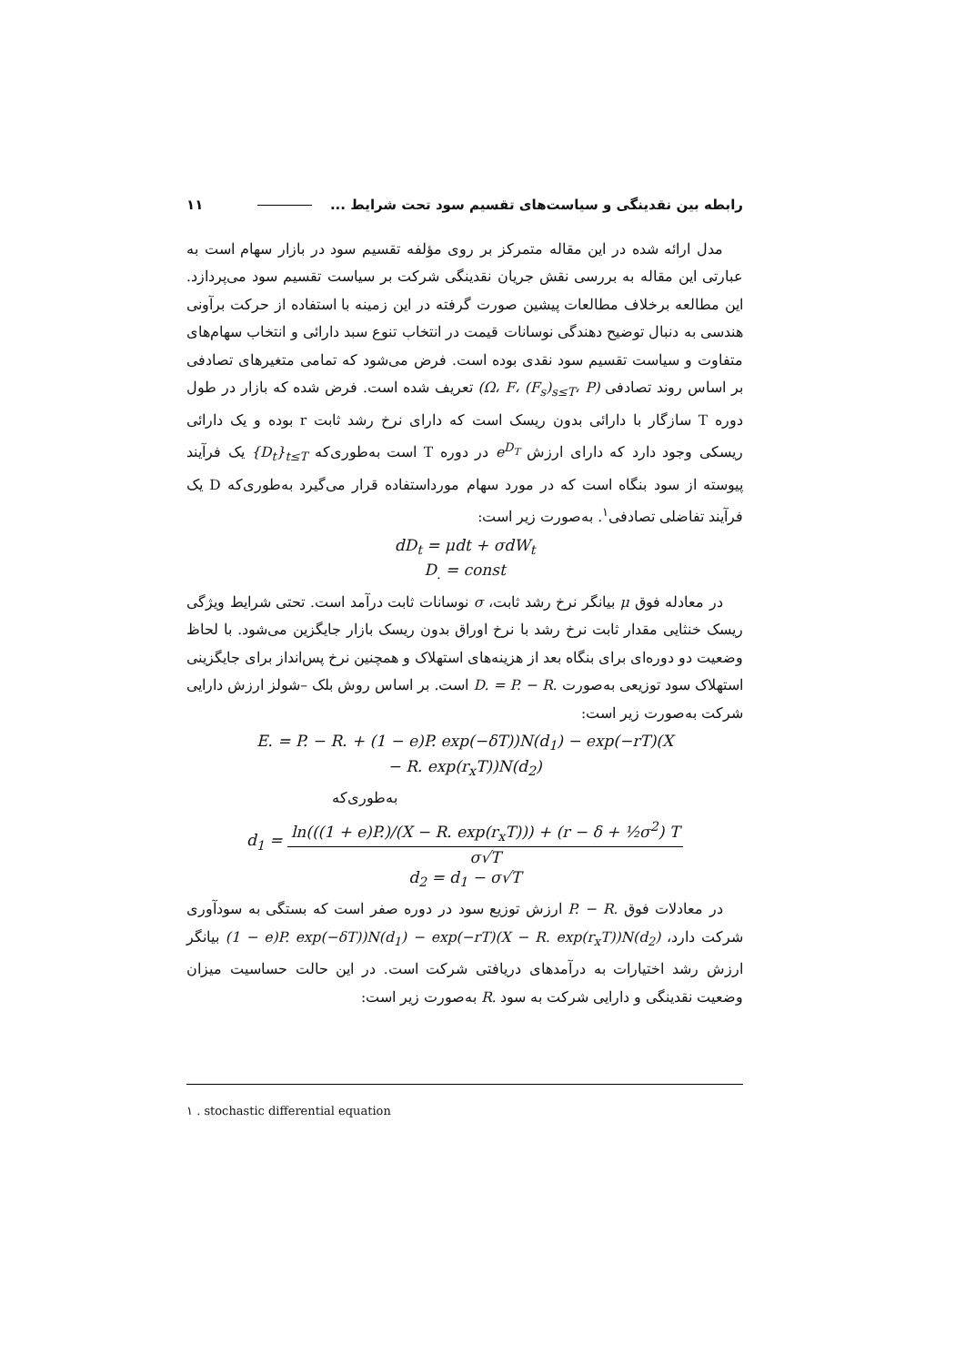رابطه بین نقدینگی و سیاست‌های تقسیم سود تحت شرایط ... ۱۱
مدل ارائه شده در این مقاله متمرکز بر روی مؤلفه تقسیم سود در بازار سهام است به عبارتی این مقاله به بررسی نقش جریان نقدینگی شرکت بر سیاست تقسیم سود می‌پردازد. این مطالعه برخلاف مطالعات پیشین صورت گرفته در این زمینه با استفاده از حرکت برآونی هندسی به دنبال توضیح دهندگی نوسانات قیمت در انتخاب تنوع سبد دارائی و انتخاب سهام‌های متفاوت و سیاست تقسیم سود نقدی بوده است. فرض می‌شود که تمامی متغیرهای تصادفی بر اساس روند تصادفی (Ω، F، (F<sub>s</sub>)<sub>s≤T</sub>، P) تعریف شده است. فرض شده که بازار در طول دوره T سازگار با دارائی بدون ریسک است که دارای نرخ رشد ثابت r بوده و یک دارائی ریسکی وجود دارد که دارای ارزش e<sup>D<sub>T</sub></sup> در دوره T است به‌طوری‌که {D<sub>t</sub>}<sub>t≤T</sub> یک فرآیند پیوسته از سود بنگاه است که در مورد سهام مورداستفاده قرار می‌گیرد به‌طوری‌که D یک فرآیند تفاضلی تصادفی<sup>۱</sup>. به‌صورت زیر است:
dD<sub>t</sub> = μdt + σdW<sub>t</sub>
D<sub>.</sub> = const
در معادله فوق μ بیانگر نرخ رشد ثابت، σ نوسانات ثابت درآمد است. تحتی شرایط ویژگی ریسک خنثایی مقدار ثابت نرخ رشد با نرخ اوراق بدون ریسک بازار جایگزین می‌شود. با لحاظ وضعیت دو دوره‌ای برای بنگاه بعد از هزینه‌های استهلاک و همچنین نرخ پس‌انداز برای جایگزینی استهلاک سود توزیعی به‌صورت D. = P. − R. است. بر اساس روش بلک –شولز ارزش دارایی شرکت به‌صورت زیر است:
E. = P. − R. + (1 − e)P. exp(−δT))N(d<sub>1</sub>) − exp(−rT)(X
− R. exp(r<sub>x</sub>T))N(d<sub>2</sub>)
به‌طوری‌که
d<sub>1</sub> = ln(((1 + e)P.)/(X − R. exp(r<sub>x</sub>T))) + (r − δ + ½σ<sup>2</sup>) T σ√T
d<sub>2</sub> = d<sub>1</sub> − σ√T
در معادلات فوق P. − R. ارزش توزیع سود در دوره صفر است که بستگی به سودآوری شرکت دارد، (1 − e)P. exp(−δT))N(d<sub>1</sub>) − exp(−rT)(X − R. exp(r<sub>x</sub>T))N(d<sub>2</sub>) بیانگر ارزش رشد اختیارات به درآمدهای دریافتی شرکت است. در این حالت حساسیت میزان وضعیت نقدینگی و دارایی شرکت به سود R. به‌صورت زیر است:
۱ . stochastic differential equation